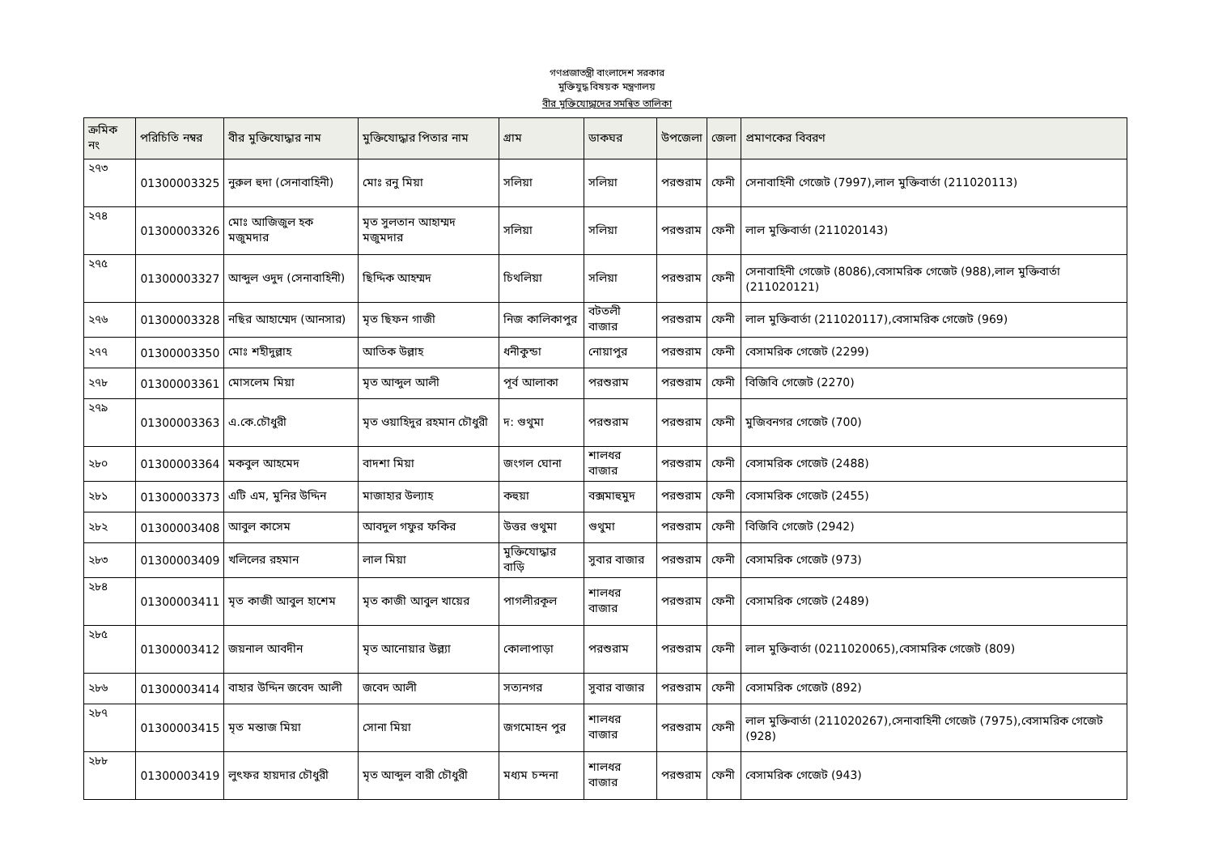গণপ্রজাতন্ত্রী বাংলাদেশ সরকার
মুক্তিযুদ্ধ বিষয়ক মন্ত্রণালয়
বীর মুক্তিযোদ্ধাদের সমন্বিত তালিকা
| ক্রমিক নং | পরিচিতি নম্বর | বীর মুক্তিযোদ্ধার নাম | মুক্তিযোদ্ধার পিতার নাম | গ্রাম | ডাকঘর | উপজেলা | জেলা | প্রমাণকের বিবরণ |
| --- | --- | --- | --- | --- | --- | --- | --- | --- |
| ২৭৩ | 01300003325 | নুরুল হুদা (সেনাবাহিনী) | মোঃ রনু মিয়া | সলিয়া | সলিয়া | পরশুরাম | ফেনী | সেনাবাহিনী গেজেট (7997),লাল মুক্তিবার্তা (211020113) |
| ২৭৪ | 01300003326 | মোঃ আজিজুল হক মজুমদার | মৃত সুলতান আহাম্মদ মজুমদার | সলিয়া | সলিয়া | পরশুরাম | ফেনী | লাল মুক্তিবার্তা (211020143) |
| ২৭৫ | 01300003327 | আব্দুল ওদুদ (সেনাবাহিনী) | ছিদ্দিক আহম্মদ | চিথলিয়া | সলিয়া | পরশুরাম | ফেনী | সেনাবাহিনী গেজেট (8086),বেসামরিক গেজেট (988),লাল মুক্তিবার্তা (211020121) |
| ২৭৬ | 01300003328 | নছির আহাম্মেদ (আনসার) | মৃত ছিফন গাজী | নিজ কালিকাপুর | বটতলী বাজার | পরশুরাম | ফেনী | লাল মুক্তিবার্তা (211020117),বেসামরিক গেজেট (969) |
| ২৭৭ | 01300003350 | মোঃ শহীদুল্লাহ | আতিক উল্লাহ | ধনীকুন্ডা | নোয়াপুর | পরশুরাম | ফেনী | বেসামরিক গেজেট (2299) |
| ২৭৮ | 01300003361 | মোসলেম মিয়া | মৃত আব্দুল আলী | পূর্ব আলাকা | পরশুরাম | পরশুরাম | ফেনী | বিজিবি গেজেট (2270) |
| ২৭৯ | 01300003363 | এ.কে.চৌধুরী | মৃত ওয়াহিদুর রহমান চৌধুরী | দ: গুথুমা | পরশুরাম | পরশুরাম | ফেনী | মুজিবনগর গেজেট (700) |
| ২৮০ | 01300003364 | মকবুল আহমেদ | বাদশা মিয়া | জংগল ঘোনা | শালধর বাজার | পরশুরাম | ফেনী | বেসামরিক গেজেট (2488) |
| ২৮১ | 01300003373 | এটি এম, মুনির উদ্দিন | মাজাহার উল্যাহ | কহুয়া | বক্সমাহুমুদ | পরশুরাম | ফেনী | বেসামরিক গেজেট (2455) |
| ২৮২ | 01300003408 | আবুল কাসেম | আবদুল গফুর ফকির | উত্তর গুথুমা | গুথুমা | পরশুরাম | ফেনী | বিজিবি গেজেট (2942) |
| ২৮৩ | 01300003409 | খলিলের রহমান | লাল মিয়া | মুক্তিযোদ্ধার বাড়ি | সুবার বাজার | পরশুরাম | ফেনী | বেসামরিক গেজেট (973) |
| ২৮৪ | 01300003411 | মৃত কাজী আবুল হাশেম | মৃত কাজী আবুল খায়ের | পাগলীরকূল | শালধর বাজার | পরশুরাম | ফেনী | বেসামরিক গেজেট (2489) |
| ২৮৫ | 01300003412 | জয়নাল আবদীন | মৃত আনোয়ার উল্ল্যা | কোলাপাড়া | পরশুরাম | পরশুরাম | ফেনী | লাল মুক্তিবার্তা (0211020065),বেসামরিক গেজেট (809) |
| ২৮৬ | 01300003414 | বাহার উদ্দিন জবেদ আলী | জবেদ আলী | সত্যনগর | সুবার বাজার | পরশুরাম | ফেনী | বেসামরিক গেজেট (892) |
| ২৮৭ | 01300003415 | মৃত মন্তাজ মিয়া | সোনা মিয়া | জগমোহন পুর | শালধর বাজার | পরশুরাম | ফেনী | লাল মুক্তিবার্তা (211020267),সেনাবাহিনী গেজেট (7975),বেসামরিক গেজেট (928) |
| ২৮৮ | 01300003419 | লুৎফর হায়দার চৌধুরী | মৃত আব্দুল বারী চৌধুরী | মধ্যম চন্দনা | শালধর বাজার | পরশুরাম | ফেনী | বেসামরিক গেজেট (943) |